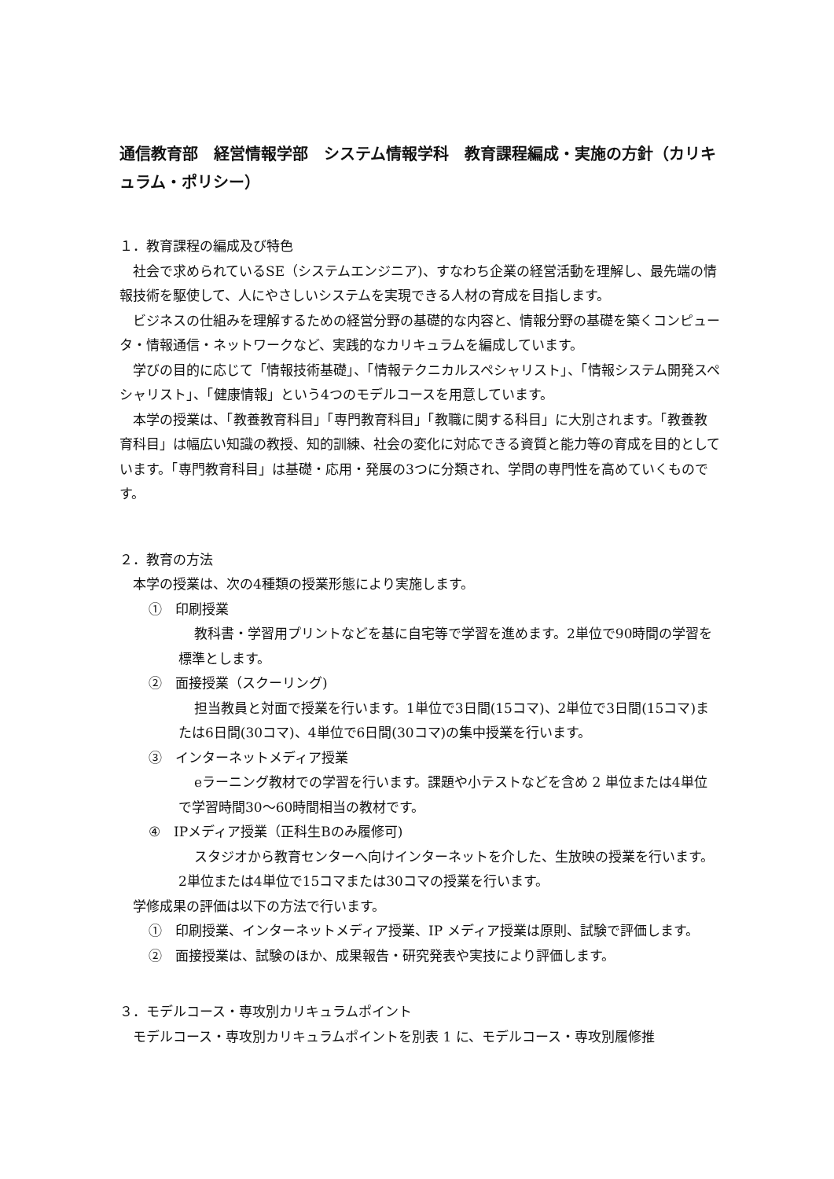通信教育部　経営情報学部　システム情報学科　教育課程編成・実施の方針（カリキュラム・ポリシー）
１．教育課程の編成及び特色
社会で求められているSE（システムエンジニア)、すなわち企業の経営活動を理解し、最先端の情報技術を駆使して、人にやさしいシステムを実現できる人材の育成を目指します。
ビジネスの仕組みを理解するための経営分野の基礎的な内容と、情報分野の基礎を築くコンピュータ・情報通信・ネットワークなど、実践的なカリキュラムを編成しています。
学びの目的に応じて「情報技術基礎」、「情報テクニカルスペシャリスト」、「情報システム開発スペシャリスト」、「健康情報」という4つのモデルコースを用意しています。
本学の授業は、「教養教育科目」「専門教育科目」「教職に関する科目」に大別されます。「教養教育科目」は幅広い知識の教授、知的訓練、社会の変化に対応できる資質と能力等の育成を目的としています。「専門教育科目」は基礎・応用・発展の3つに分類され、学問の専門性を高めていくものです。
２．教育の方法
本学の授業は、次の4種類の授業形態により実施します。
①　印刷授業
教科書・学習用プリントなどを基に自宅等で学習を進めます。2単位で90時間の学習を標準とします。
②　面接授業（スクーリング)
担当教員と対面で授業を行います。1単位で3日間(15コマ)、2単位で3日間(15コマ)または6日間(30コマ)、4単位で6日間(30コマ)の集中授業を行います。
③　インターネットメディア授業
eラーニング教材での学習を行います。課題や小テストなどを含め 2 単位または4単位で学習時間30～60時間相当の教材です。
④　IPメディア授業（正科生Bのみ履修可)
スタジオから教育センターへ向けインターネットを介した、生放映の授業を行います。2単位または4単位で15コマまたは30コマの授業を行います。
学修成果の評価は以下の方法で行います。
①　印刷授業、インターネットメディア授業、IP メディア授業は原則、試験で評価します。
②　面接授業は、試験のほか、成果報告・研究発表や実技により評価します。
３．モデルコース・専攻別カリキュラムポイント
モデルコース・専攻別カリキュラムポイントを別表 1 に、モデルコース・専攻別履修推